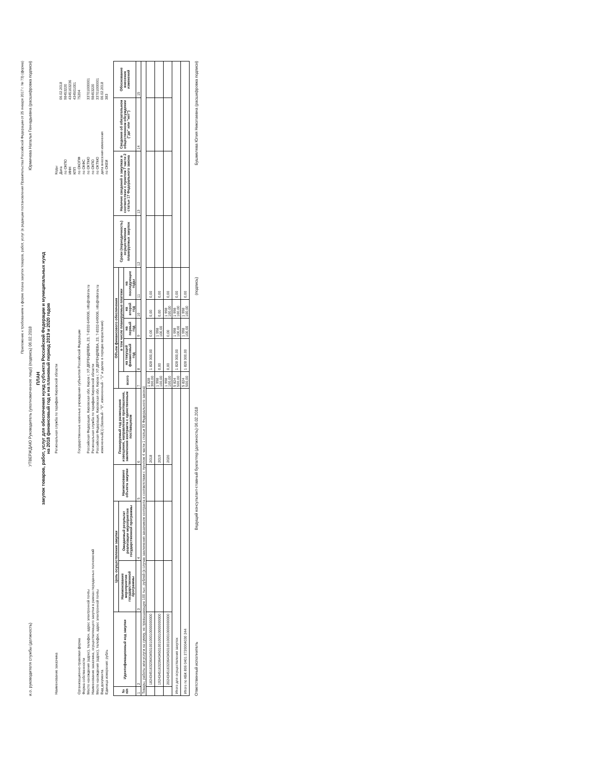Приложение к требованиям к форме плана закупок товаров, работ, услуг (в редакции постановления Правительства Российской Федерации от 25 января 2017 г. № 73) (форма)
и.о. руководителя службы (должность)
УТВЕРЖДАЮ Руководитель (уполномоченное лицо) (подпись) 06.02.2018
Юрмичева Наталья Геннадьевна (расшифровка подписи)
ПЛАН
закупок товаров, работ, услуг для обеспечения нужд субъекта Российской Федерации и муниципальных нужд
на 2018 финансовый год и на плановый период 2019 и 2020 годов
| Наименование заказчика | Региональная служба по тарифам Кировской области | Коды | |
| | | Дата | 06.02.2018 |
| | | по ОКПО | 98453220 |
| | | ИНН | 4345163236 |
| | | КПП | 434501001 |
| Организационно-правовая форма | Государственные казенные учреждения субъектов Российской Федерации | по ОКОПФ | 75204 |
| Форма собственности | | по ОКФС | |
| Место нахождения (адрес), телефон, адрес электронной почты | Российская Федерация, Кировская обл, Киров г, УЛ ДЕРЕНДЯЕВА, 23, 7-8332-649006, info@rstkirov.ru | по ОКТМО | 33701000001 |
| Наименование заказчика, осуществляющего закупки в рамках переданных полномочий | Региональная служба по тарифам Кировской области | по ОКПО | 98453220 |
| Место нахождения (адрес), телефон, адрес электронной почты | Российская Федерация, Кировская обл, Киров г, УЛ ДЕРЕНДЯЕВА, 23, 7-8332-649006, info@rstkirov.ru | по ОКТМО | 33701000001 |
| Вид документа | измененный(1) (базовый - "0", измененный - "1" и далее в порядке возрастания) | дата внесения изменения | 06.02.2018 |
| Единица измерения: рубль | | по ОКЕИ | 383 |
| № п/п | Идентификационный код закупки | Цель осуществления закупки | | Наименование объекта закупки | Планируемый год размещения извещения, направления приглашения, заключения контракта с единственным поставщиком | Объем финансового обеспечения | | | | | Сроки (периодичность) осуществления планируемых закупок | Наличие сведений о закупках в соответствии с пунктом 7 части 2 статьи 17 Федерального закона | Сведения об обязательном общественном обсуждении ("да" или "нет") | Обоснование внесения изменений |
| --- | --- | --- | --- | --- | --- | --- | --- | --- | --- | --- | --- | --- | --- | --- |
| | | Наименование мероприятия государственной программы | Ожидаемый результат реализации мероприятия государственной программы | | | всего | в том числе планируемые платежи | | | | | | | |
| | | | | | | | на текущий финансовый год | на первый год | на второй год | на последующие годы | | | | |
| 1 | 2 | 3 | 4 | 5 | 6 | 7 | 8 | 9 | 10 | 11 | 12 | 13 | 14 | 15 |
| Товары, работы или услуги на сумму, не превышающую 100 тыс. рублей (в случае заключения заказчиком контракта в соответствии с пунктом 4 части 1 статьи 93 Федерального закона) | | | | | | | | | | | | | | |
| | 182434516323643450100100010000000000 | | | | 2018 | 1 828 300,00 | 1 828 300,00 | 0,00 | 0,00 | 0,00 | | | | |
| | 192434516323643450100100010000000000 | | | | 2019 | 1 998 100,00 | 0,00 | 1 998 100,00 | 0,00 | 0,00 | | | | |
| | 202434516323643450100100010000000000 | | | | 2020 | 1 998 100,00 | 0,00 | 0,00 | 1 998 100,00 | 0,00 | | | | |
| Итого для осуществления закупок | | | | | | 5 824 500,00 | 1 828 300,00 | 1 998 100,00 | 1 998 100,00 | 0,00 | | | | |
| Итого по КБК 806 0401 2720004030 244 | | | | | | 5 824 500,00 | 1 828 300,00 | 1 998 100,00 | 1 998 100,00 | 0,00 | | | | |
Ответственный исполнитель
Ведущий консультант-главный бухгалтер (должность) 06.02.2018
(подпись)
Бушмелева Юлия Николаевна (расшифровка подписи)